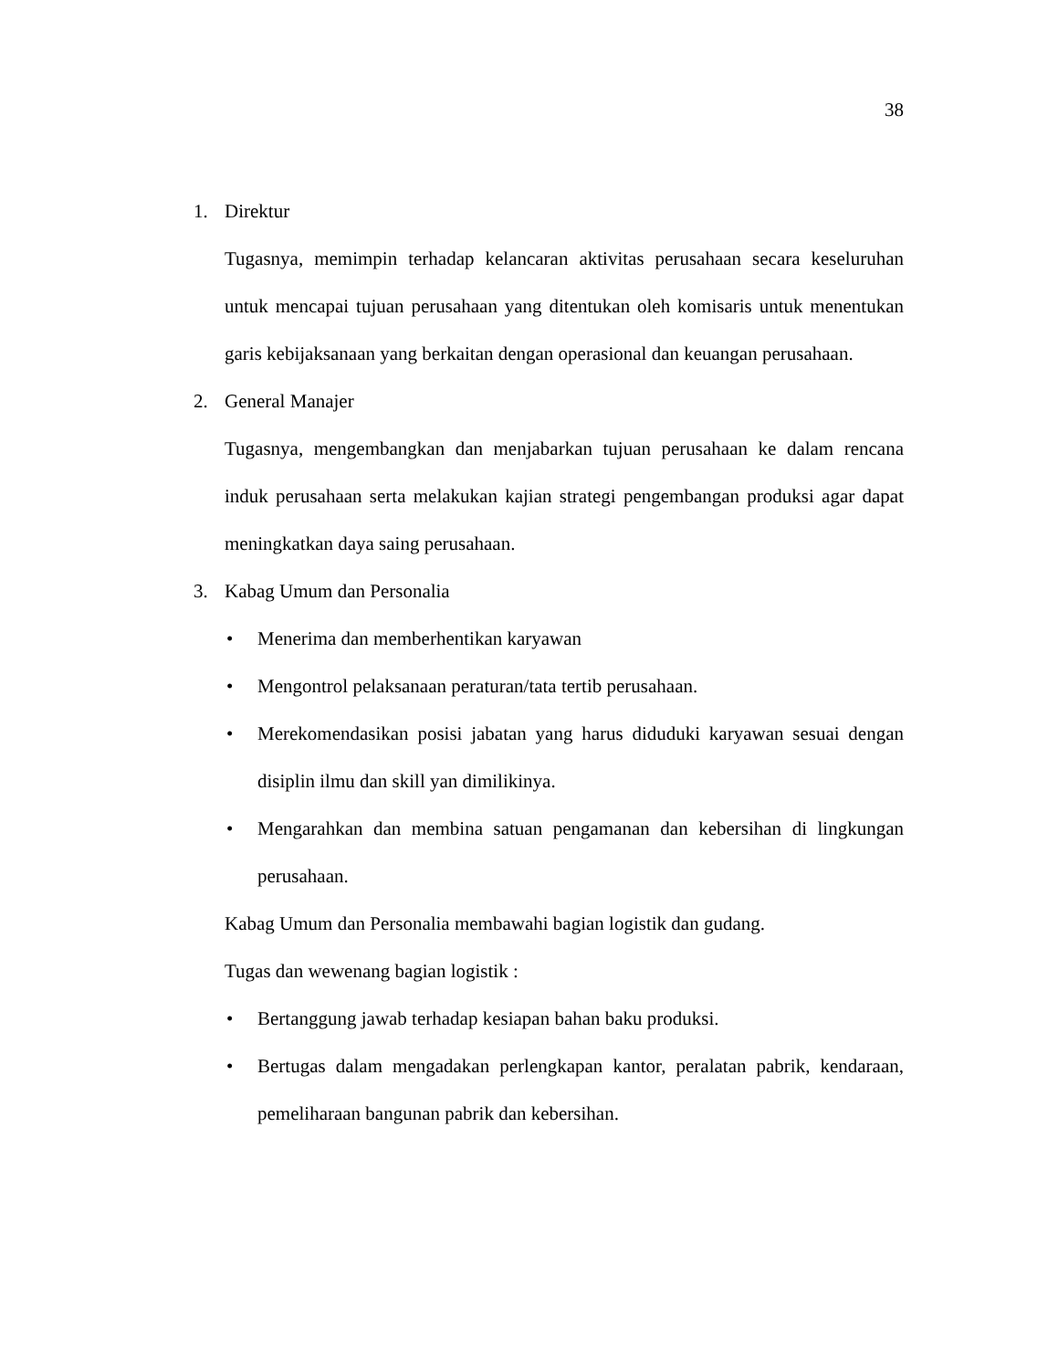38
1. Direktur
Tugasnya, memimpin terhadap kelancaran aktivitas perusahaan secara keseluruhan untuk mencapai tujuan perusahaan yang ditentukan oleh komisaris untuk menentukan garis kebijaksanaan yang berkaitan dengan operasional dan keuangan perusahaan.
2. General Manajer
Tugasnya, mengembangkan dan menjabarkan tujuan perusahaan ke dalam rencana induk perusahaan serta melakukan kajian strategi pengembangan produksi agar dapat meningkatkan daya saing perusahaan.
3. Kabag Umum dan Personalia
• Menerima dan memberhentikan karyawan
• Mengontrol pelaksanaan peraturan/tata tertib perusahaan.
• Merekomendasikan posisi jabatan yang harus diduduki karyawan sesuai dengan disiplin ilmu dan skill yan dimilikinya.
• Mengarahkan dan membina satuan pengamanan dan kebersihan di lingkungan perusahaan.
Kabag Umum dan Personalia membawahi bagian logistik dan gudang.
Tugas dan wewenang bagian logistik :
• Bertanggung jawab terhadap kesiapan bahan baku produksi.
• Bertugas dalam mengadakan perlengkapan kantor, peralatan pabrik, kendaraan, pemeliharaan bangunan pabrik dan kebersihan.